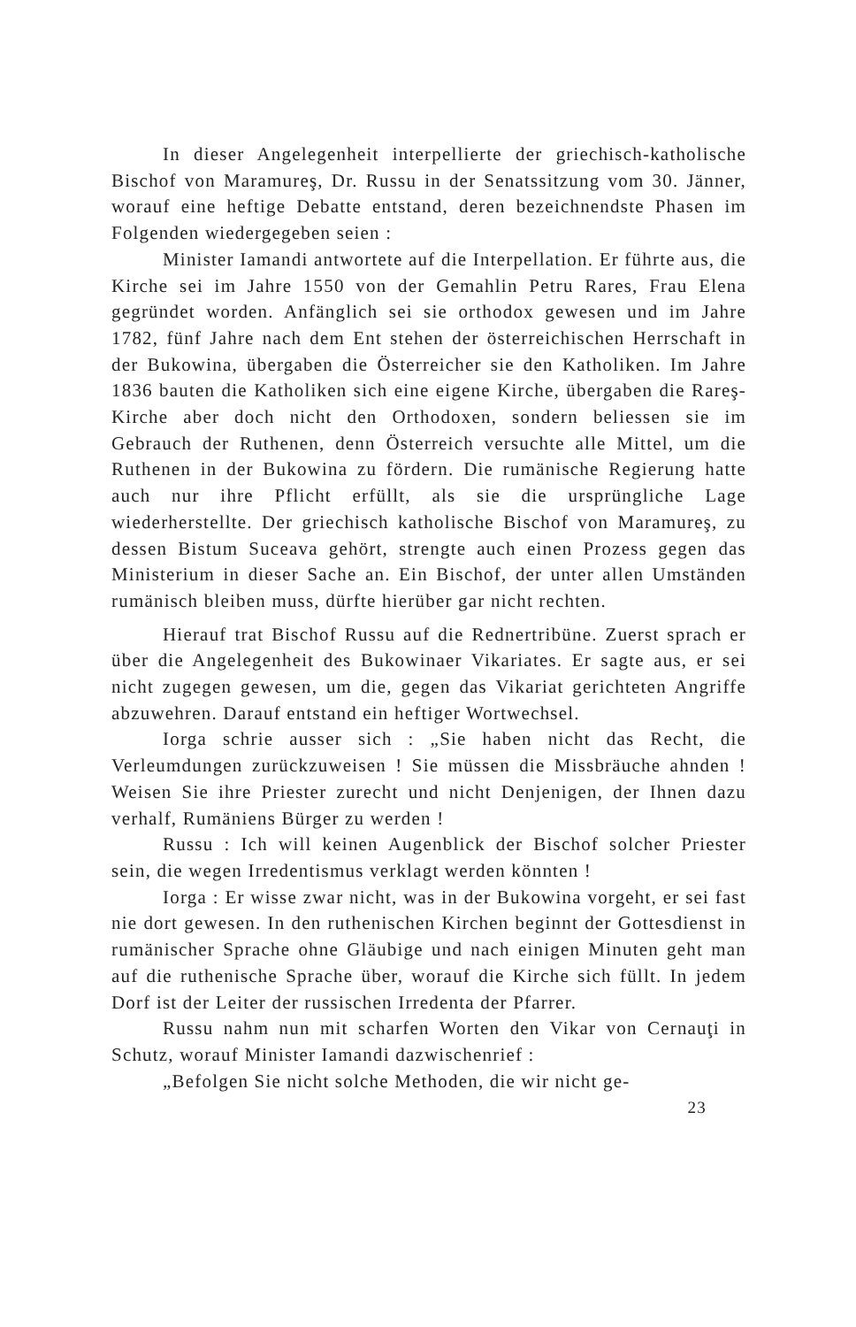In dieser Angelegenheit interpellierte der griechisch-katholische Bischof von Maramureş, Dr. Russu in der Senatssitzung vom 30. Jänner, worauf eine heftige Debatte entstand, deren bezeichnendste Phasen im Folgenden wiedergegeben seien :
Minister Iamandi antwortete auf die Interpellation. Er führte aus, die Kirche sei im Jahre 1550 von der Gemahlin Petru Rares, Frau Elena gegründet worden. Anfänglich sei sie orthodox gewesen und im Jahre 1782, fünf Jahre nach dem Ent stehen der österreichischen Herrschaft in der Bukowina, übergaben die Österreicher sie den Katholiken. Im Jahre 1836 bauten die Katholiken sich eine eigene Kirche, übergaben die Rareş-Kirche aber doch nicht den Orthodoxen, sondern beliessen sie im Gebrauch der Ruthenen, denn Österreich versuchte alle Mittel, um die Ruthenen in der Bukowina zu fördern. Die rumänische Regierung hatte auch nur ihre Pflicht erfüllt, als sie die ursprüngliche Lage wiederherstellte. Der griechisch katholische Bischof von Maramureş, zu dessen Bistum Suceava gehört, strengte auch einen Prozess gegen das Ministerium in dieser Sache an. Ein Bischof, der unter allen Umständen rumänisch bleiben muss, dürfte hierüber gar nicht rechten.
Hierauf trat Bischof Russu auf die Rednertribüne. Zuerst sprach er über die Angelegenheit des Bukowinaer Vikariates. Er sagte aus, er sei nicht zugegen gewesen, um die, gegen das Vikariat gerichteten Angriffe abzuwehren. Darauf entstand ein heftiger Wortwechsel.
Iorga schrie ausser sich : „Sie haben nicht das Recht, die Verleumdungen zurückzuweisen ! Sie müssen die Missbräuche ahnden ! Weisen Sie ihre Priester zurecht und nicht Denjenigen, der Ihnen dazu verhalf, Rumäniens Bürger zu werden !
Russu : Ich will keinen Augenblick der Bischof solcher Priester sein, die wegen Irredentismus verklagt werden könnten !
Iorga : Er wisse zwar nicht, was in der Bukowina vorgeht, er sei fast nie dort gewesen. In den ruthenischen Kirchen beginnt der Gottesdienst in rumänischer Sprache ohne Gläubige und nach einigen Minuten geht man auf die ruthenische Sprache über, worauf die Kirche sich füllt. In jedem Dorf ist der Leiter der russischen Irredenta der Pfarrer.
Russu nahm nun mit scharfen Worten den Vikar von Cernauţi in Schutz, worauf Minister Iamandi dazwischenrief :
„Befolgen Sie nicht solche Methoden, die wir nicht ge-
23